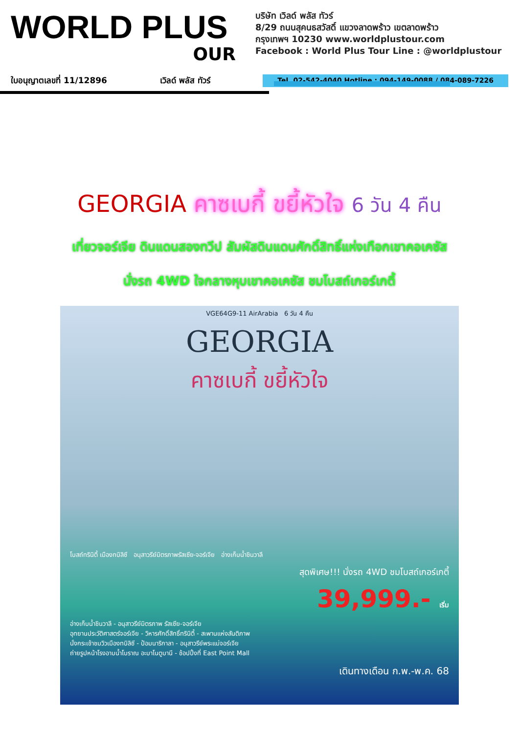WORLD PLUS
OUR
บริษัท เวิลด์ พลัส ทัวร์
8/29 ถนนสุคนธสวัสดิ์ แขวงลาดพร้าว เขตลาดพร้าว
กรุงเทพฯ 10230 www.worldplustour.com
Facebook : World Plus Tour Line : @worldplustour
ใบอนุญาตเลขที่ 11/12896 เวิลด์ พลัส ทัวร์ Tel. 02-542-4040 Hotline : 094-149-0088 / 084-089-7226
GEORGIA คาซเบกี้ ขยี้หัวใจ 6 วัน 4 คืน
เที่ยวจอร์เจีย ดินแดนสองทวีป สัมผัสดินแดนศักดิ์สิทธิ์แห่งเทือกเขาคอเคซัส
นั่งรถ 4WD ใจกลางหุบเขาคอเคซัส ชมโบสถ์เกอร์เกตี้
VGE64G9-11 AirArabia 6 วัน 4 คืน
GEORGIA
คาซเบกี้ ขยี้หัวใจ
โบสถ์ทรินิตี้ เมืองทบิลิซี อนุสาวรีย์มิตรภาพรัสเซีย-จอร์เจีย อ่างเก็บน้ำชินวาลี
สุดพิเศษ!!! นั่งรถ 4WD ชมโบสถ์เกอร์เกตี้
39,999.- เริ่ม
อ่างเก็บน้ำชินวาลี - อนุสาวรีย์มิตรภาพ รัสเซีย-จอร์เจีย
อุทยานประวัติศาสตร์จอร์เจีย - วิหารศักดิ์สิทธิ์ทรินิตี้ - สะพานแห่งสันติภาพ
นั่งกระเช้าชมวิวเมืองทบิลิซี - ป้อมนาริกาลา - อนุสาวรีย์พระแม่จอร์เจีย
ถ่ายรูปหน้าโรงอาบน้ำโบราณ อะบาโนตูบานี - ช้อปปิ้งที่ East Point Mall
เดินทางเดือน ก.พ.-พ.ค. 68